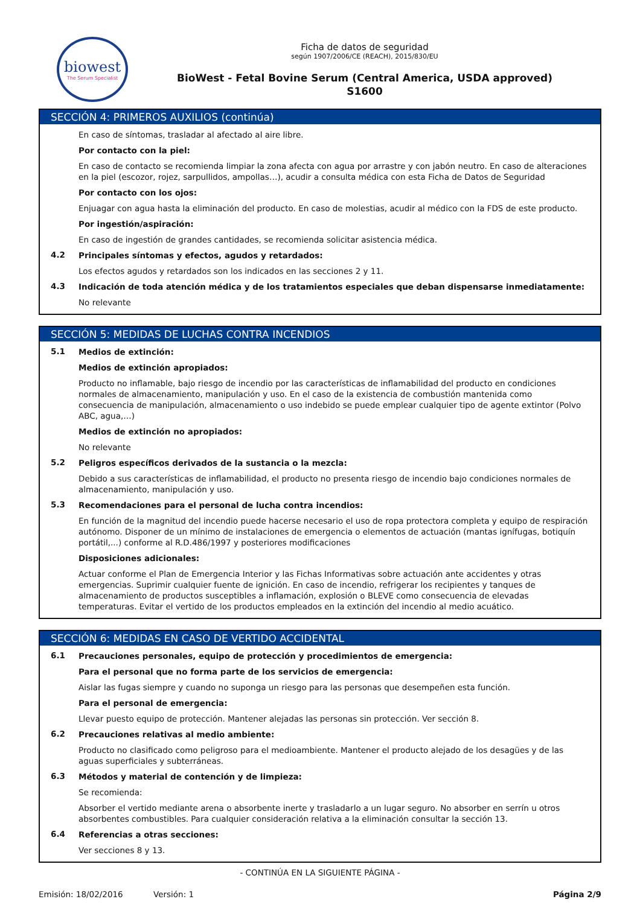biowest
The Serum Specialist
Ficha de datos de seguridad
según 1907/2006/CE (REACH), 2015/830/EU
BioWest - Fetal Bovine Serum (Central America, USDA approved)
S1600
SECCIÓN 4: PRIMEROS AUXILIOS (continúa)
En caso de síntomas, trasladar al afectado al aire libre.
Por contacto con la piel:
En caso de contacto se recomienda limpiar la zona afecta con agua por arrastre y con jabón neutro. En caso de alteraciones en la piel (escozor, rojez, sarpullidos, ampollas…), acudir a consulta médica con esta Ficha de Datos de Seguridad
Por contacto con los ojos:
Enjuagar con agua hasta la eliminación del producto. En caso de molestias, acudir al médico con la FDS de este producto.
Por ingestión/aspiración:
En caso de ingestión de grandes cantidades, se recomienda solicitar asistencia médica.
4.2
Principales síntomas y efectos, agudos y retardados:
Los efectos agudos y retardados son los indicados en las secciones 2 y 11.
4.3
Indicación de toda atención médica y de los tratamientos especiales que deban dispensarse inmediatamente:
No relevante
SECCIÓN 5: MEDIDAS DE LUCHAS CONTRA INCENDIOS
5.1
Medios de extinción:
Medios de extinción apropiados:
Producto no inflamable, bajo riesgo de incendio por las características de inflamabilidad del producto en condiciones normales de almacenamiento, manipulación y uso. En el caso de la existencia de combustión mantenida como consecuencia de manipulación, almacenamiento o uso indebido se puede emplear cualquier tipo de agente extintor (Polvo ABC, agua,…)
Medios de extinción no apropiados:
No relevante
5.2
Peligros específicos derivados de la sustancia o la mezcla:
Debido a sus características de inflamabilidad, el producto no presenta riesgo de incendio bajo condiciones normales de almacenamiento, manipulación y uso.
5.3
Recomendaciones para el personal de lucha contra incendios:
En función de la magnitud del incendio puede hacerse necesario el uso de ropa protectora completa y equipo de respiración autónomo. Disponer de un mínimo de instalaciones de emergencia o elementos de actuación (mantas ignífugas, botiquín portátil,...) conforme al R.D.486/1997 y posteriores modificaciones
Disposiciones adicionales:
Actuar conforme el Plan de Emergencia Interior y las Fichas Informativas sobre actuación ante accidentes y otras emergencias. Suprimir cualquier fuente de ignición. En caso de incendio, refrigerar los recipientes y tanques de almacenamiento de productos susceptibles a inflamación, explosión o BLEVE como consecuencia de elevadas temperaturas. Evitar el vertido de los productos empleados en la extinción del incendio al medio acuático.
SECCIÓN 6: MEDIDAS EN CASO DE VERTIDO ACCIDENTAL
6.1
Precauciones personales, equipo de protección y procedimientos de emergencia:
Para el personal que no forma parte de los servicios de emergencia:
Aislar las fugas siempre y cuando no suponga un riesgo para las personas que desempeñen esta función.
Para el personal de emergencia:
Llevar puesto equipo de protección. Mantener alejadas las personas sin protección. Ver sección 8.
6.2
Precauciones relativas al medio ambiente:
Producto no clasificado como peligroso para el medioambiente. Mantener el producto alejado de los desagües y de las aguas superficiales y subterráneas.
6.3
Métodos y material de contención y de limpieza:
Se recomienda:
Absorber el vertido mediante arena o absorbente inerte y trasladarlo a un lugar seguro. No absorber en serrín u otros absorbentes combustibles. Para cualquier consideración relativa a la eliminación consultar la sección 13.
6.4
Referencias a otras secciones:
Ver secciones 8 y 13.
- CONTINÚA EN LA SIGUIENTE PÁGINA -
Emisión: 18/02/2016 Versión: 1 Página 2/9